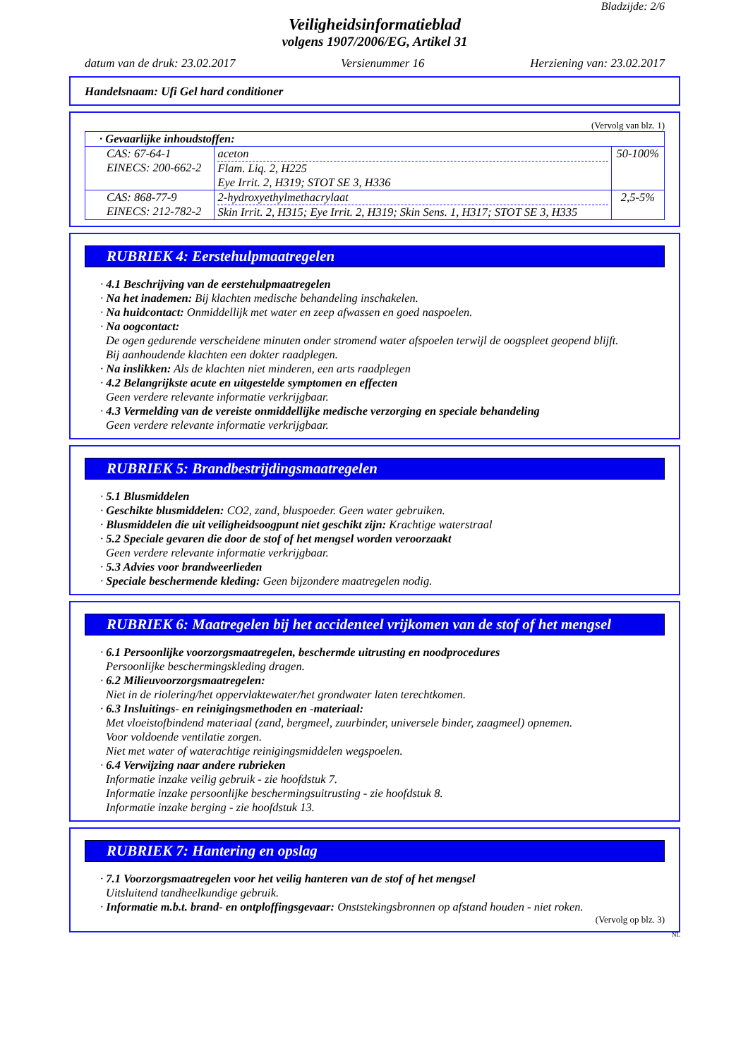Bladzijde: 2/6
Veiligheidsinformatieblad
volgens 1907/2006/EG, Artikel 31
datum van de druk: 23.02.2017 Versienummer 16 Herziening van: 23.02.2017
Handelsnaam: Ufi Gel hard conditioner
(Vervolg van blz. 1)
| · Gevaarlijke inhoudstoffen: | | |
| CAS: 67-64-1 EINECS: 200-662-2 | aceton Flam. Liq. 2, H225 Eye Irrit. 2, H319; STOT SE 3, H336 | 50-100% |
| CAS: 868-77-9 EINECS: 212-782-2 | 2-hydroxyethylmethacrylaat Skin Irrit. 2, H315; Eye Irrit. 2, H319; Skin Sens. 1, H317; STOT SE 3, H335 | 2,5-5% |
RUBRIEK 4: Eerstehulpmaatregelen
· 4.1 Beschrijving van de eerstehulpmaatregelen
· Na het inademen: Bij klachten medische behandeling inschakelen.
· Na huidcontact: Onmiddellijk met water en zeep afwassen en goed naspoelen.
· Na oogcontact:
De ogen gedurende verscheidene minuten onder stromend water afspoelen terwijl de oogspleet geopend blijft.
Bij aanhoudende klachten een dokter raadplegen.
· Na inslikken: Als de klachten niet minderen, een arts raadplegen
· 4.2 Belangrijkste acute en uitgestelde symptomen en effecten
Geen verdere relevante informatie verkrijgbaar.
· 4.3 Vermelding van de vereiste onmiddellijke medische verzorging en speciale behandeling
Geen verdere relevante informatie verkrijgbaar.
RUBRIEK 5: Brandbestrijdingsmaatregelen
· 5.1 Blusmiddelen
· Geschikte blusmiddelen: CO2, zand, bluspoeder. Geen water gebruiken.
· Blusmiddelen die uit veiligheidsoogpunt niet geschikt zijn: Krachtige waterstraal
· 5.2 Speciale gevaren die door de stof of het mengsel worden veroorzaakt
Geen verdere relevante informatie verkrijgbaar.
· 5.3 Advies voor brandweerlieden
· Speciale beschermende kleding: Geen bijzondere maatregelen nodig.
RUBRIEK 6: Maatregelen bij het accidenteel vrijkomen van de stof of het mengsel
· 6.1 Persoonlijke voorzorgsmaatregelen, beschermde uitrusting en noodprocedures
Persoonlijke beschermingskleding dragen.
· 6.2 Milieuvoorzorgsmaatregelen:
Niet in de riolering/het oppervlaktewater/het grondwater laten terechtkomen.
· 6.3 Insluitings- en reinigingsmethoden en -materiaal:
Met vloeistofbindend materiaal (zand, bergmeel, zuurbinder, universele binder, zaagmeel) opnemen.
Voor voldoende ventilatie zorgen.
Niet met water of waterachtige reinigingsmiddelen wegspoelen.
· 6.4 Verwijzing naar andere rubrieken
Informatie inzake veilig gebruik - zie hoofdstuk 7.
Informatie inzake persoonlijke beschermingsuitrusting - zie hoofdstuk 8.
Informatie inzake berging - zie hoofdstuk 13.
RUBRIEK 7: Hantering en opslag
· 7.1 Voorzorgsmaatregelen voor het veilig hanteren van de stof of het mengsel
Uitsluitend tandheelkundige gebruik.
· Informatie m.b.t. brand- en ontploffingsgevaar: Onststekingsbronnen op afstand houden - niet roken.
(Vervolg op blz. 3)
NL